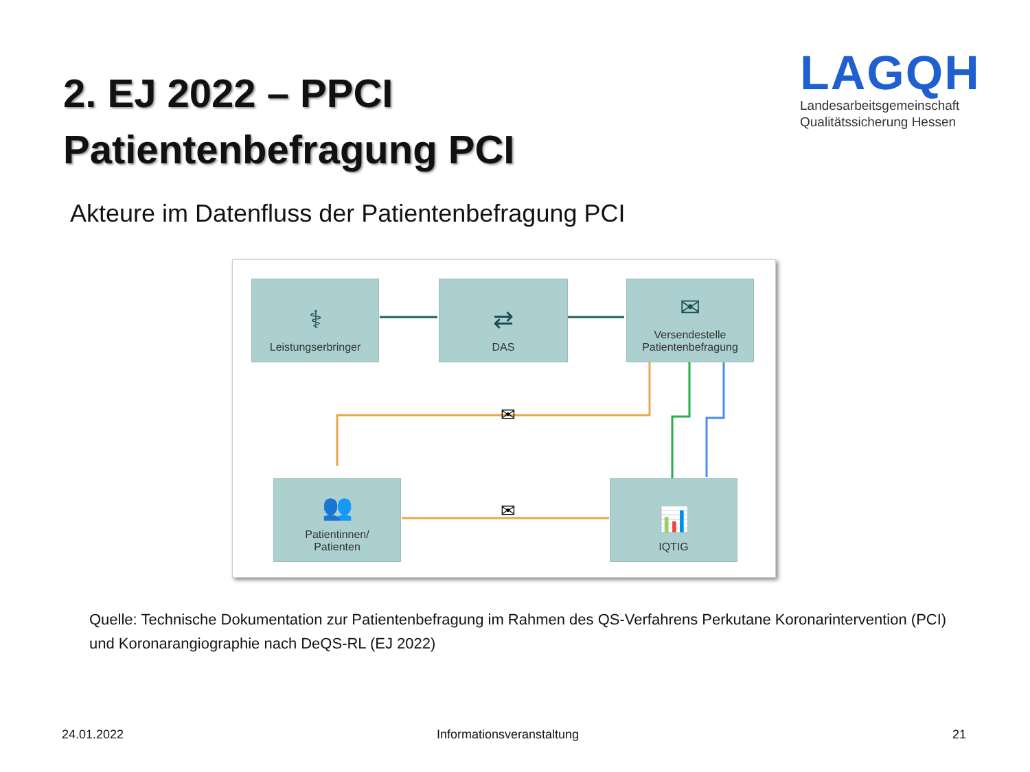2. EJ 2022 – PPCI
Patientenbefragung PCI
LAGQH
Landesarbeitsgemeinschaft
Qualitätssicherung Hessen
Akteure im Datenfluss der Patientenbefragung PCI
⚕
Leistungserbringer
⇄
DAS
✉
Versendestelle Patientenbefragung
👥
Patientinnen/
Patienten
📊
IQTIG
✉
✉
Quelle: Technische Dokumentation zur Patientenbefragung im Rahmen des QS-Verfahrens Perkutane Koronarintervention (PCI) und Koronarangiographie nach DeQS-RL (EJ 2022)
24.01.2022 Informationsveranstaltung 21